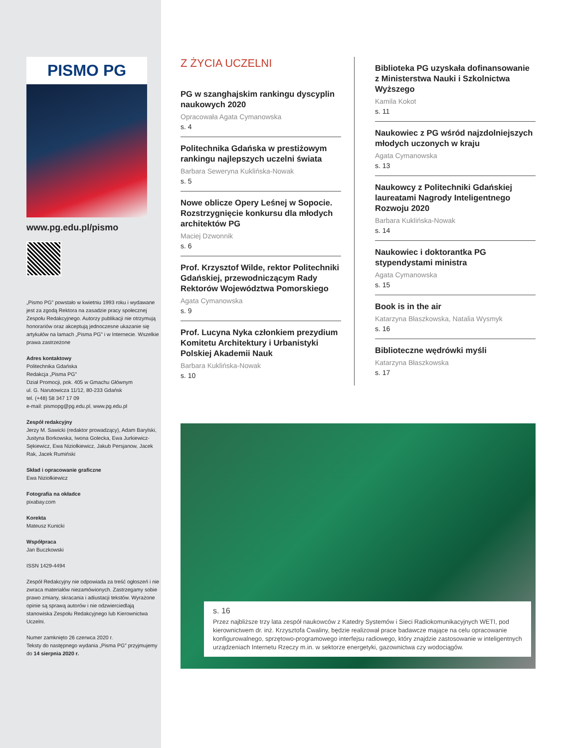PISMO PG
www.pg.edu.pl/pismo
„Pismo PG” powstało w kwietniu 1993 roku i wydawane jest za zgodą Rektora na zasadzie pracy społecznej Zespołu Redakcyjnego. Autorzy publikacji nie otrzymują honorariów oraz akceptują jednoczesne ukazanie się artykułów na łamach „Pisma PG” i w Internecie. Wszelkie prawa zastrzeżone
Adres kontaktowy
Politechnika Gdańska
Redakcja „Pisma PG”
Dział Promocji, pok. 405 w Gmachu Głównym
ul. G. Narutowicza 11/12, 80-233 Gdańsk
tel. (+48) 58 347 17 09
e-mail: pismopg@pg.edu.pl, www.pg.edu.pl
Zespół redakcyjny
Jerzy M. Sawicki (redaktor prowadzący), Adam Barylski, Justyna Borkowska, Iwona Golecka, Ewa Jurkiewicz-Sękiewicz, Ewa Niziołkiewicz, Jakub Persjanow, Jacek Rak, Jacek Rumiński
Skład i opracowanie graficzne
Ewa Niziołkiewicz
Fotografia na okładce
pixabay.com
Korekta
Mateusz Kunicki
Współpraca
Jan Buczkowski
ISSN 1429-4494
Zespół Redakcyjny nie odpowiada za treść ogłoszeń i nie zwraca materiałów niezamówionych. Zastrzegamy sobie prawo zmiany, skracania i adiustacji tekstów. Wyrażone opinie są sprawą autorów i nie odzwierciedlają stanowiska Zespołu Redakcyjnego lub Kierownictwa Uczelni.
Numer zamknięto 26 czerwca 2020 r.
Teksty do następnego wydania „Pisma PG” przyjmujemy do 14 sierpnia 2020 r.
Z ŻYCIA UCZELNI
PG w szanghajskim rankingu dyscyplin naukowych 2020
Opracowała Agata Cymanowska
s. 4
Politechnika Gdańska w prestiżowym rankingu najlepszych uczelni świata
Barbara Seweryna Kuklińska-Nowak
s. 5
Nowe oblicze Opery Leśnej w Sopocie. Rozstrzygnięcie konkursu dla młodych architektów PG
Maciej Dzwonnik
s. 6
Prof. Krzysztof Wilde, rektor Politechniki Gdańskiej, przewodniczącym Rady Rektorów Województwa Pomorskiego
Agata Cymanowska
s. 9
Prof. Lucyna Nyka członkiem prezydium Komitetu Architektury i Urbanistyki Polskiej Akademii Nauk
Barbara Kuklińska-Nowak
s. 10
Biblioteka PG uzyskała dofinansowanie z Ministerstwa Nauki i Szkolnictwa Wyższego
Kamila Kokot
s. 11
Naukowiec z PG wśród najzdolniejszych młodych uczonych w kraju
Agata Cymanowska
s. 13
Naukowcy z Politechniki Gdańskiej laureatami Nagrody Inteligentnego Rozwoju 2020
Barbara Kuklińska-Nowak
s. 14
Naukowiec i doktorantka PG stypendystami ministra
Agata Cymanowska
s. 15
Book is in the air
Katarzyna Błaszkowska, Natalia Wysmyk
s. 16
Biblioteczne wędrówki myśli
Katarzyna Błaszkowska
s. 17
s. 16
Przez najbliższe trzy lata zespół naukowców z Katedry Systemów i Sieci Radiokomunikacyjnych WETI, pod kierownictwem dr. inż. Krzysztofa Cwaliny, będzie realizował prace badawcze mające na celu opracowanie konfigurowalnego, sprzętowo-programowego interfejsu radiowego, który znajdzie zastosowanie w inteligentnych urządzeniach Internetu Rzeczy m.in. w sektorze energetyki, gazownictwa czy wodociągów.